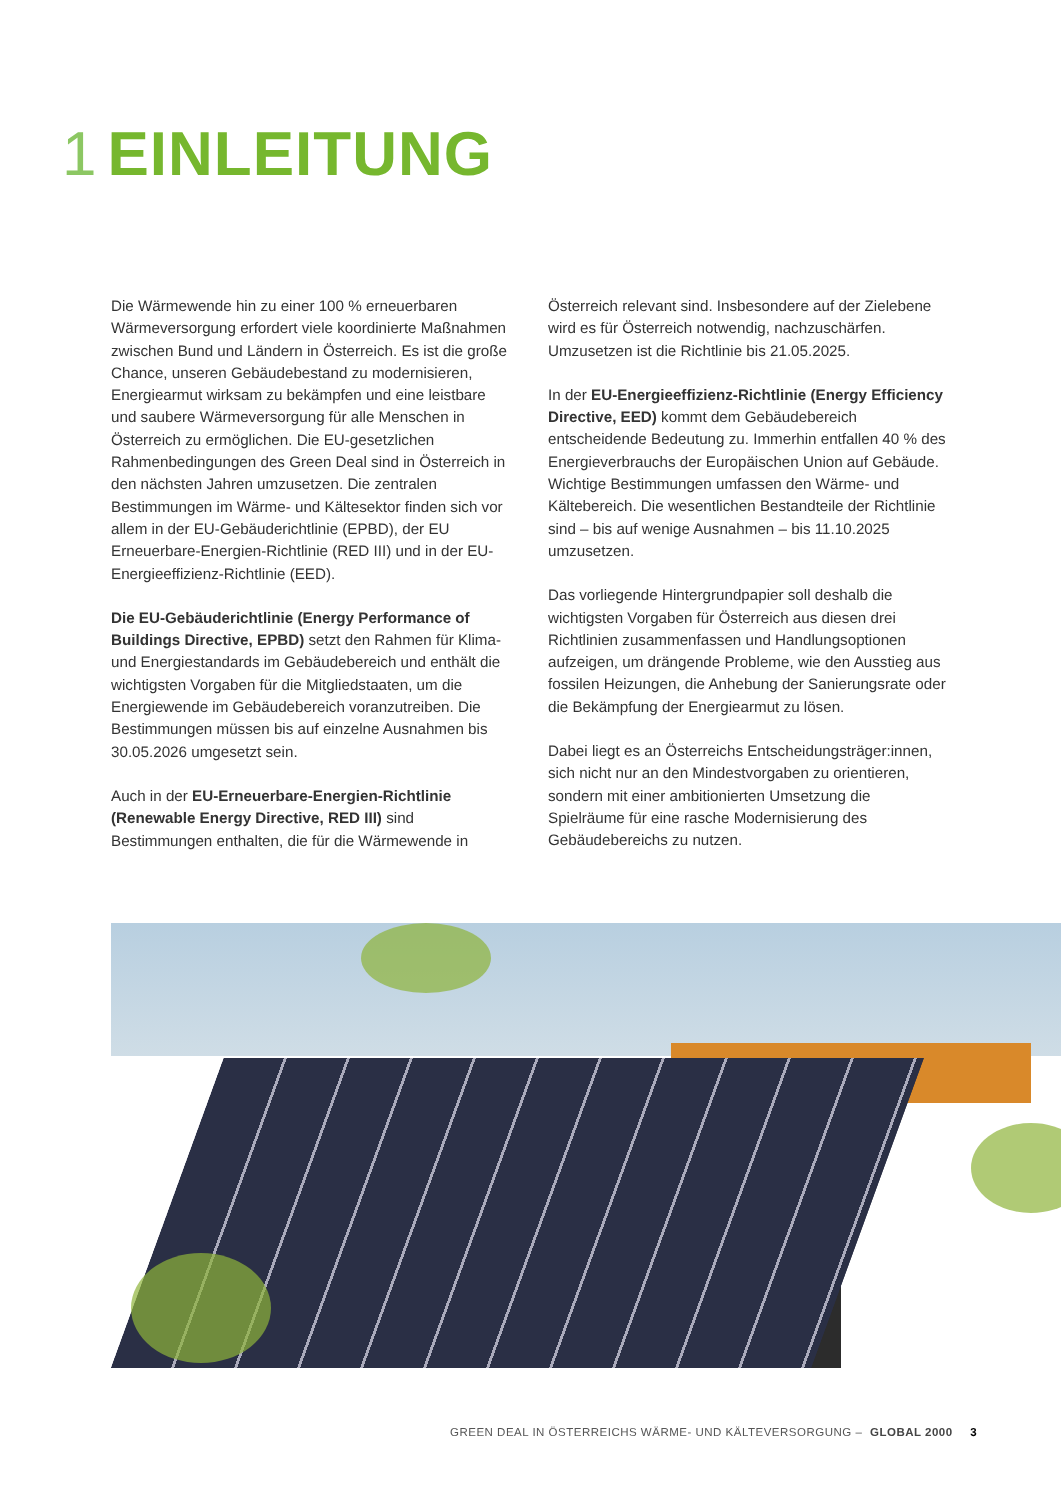1 EINLEITUNG
Die Wärmewende hin zu einer 100 % erneuerbaren Wärmeversorgung erfordert viele koordinierte Maßnahmen zwischen Bund und Ländern in Österreich. Es ist die große Chance, unseren Gebäudebestand zu modernisieren, Energiearmut wirksam zu bekämpfen und eine leistbare und saubere Wärmeversorgung für alle Menschen in Österreich zu ermöglichen. Die EU-gesetzlichen Rahmenbedingungen des Green Deal sind in Österreich in den nächsten Jahren umzusetzen. Die zentralen Bestimmungen im Wärme- und Kältesektor finden sich vor allem in der EU-Gebäuderichtlinie (EPBD), der EU Erneuerbare-Energien-Richtlinie (RED III) und in der EU-Energieeffizienz-Richtlinie (EED).
Die EU-Gebäuderichtlinie (Energy Performance of Buildings Directive, EPBD) setzt den Rahmen für Klima- und Energiestandards im Gebäudebereich und enthält die wichtigsten Vorgaben für die Mitgliedstaaten, um die Energiewende im Gebäudebereich voranzutreiben. Die Bestimmungen müssen bis auf einzelne Ausnahmen bis 30.05.2026 umgesetzt sein.
Auch in der EU-Erneuerbare-Energien-Richtlinie (Renewable Energy Directive, RED III) sind Bestimmungen enthalten, die für die Wärmewende in Österreich relevant sind. Insbesondere auf der Zielebene wird es für Österreich notwendig, nachzuschärfen. Umzusetzen ist die Richtlinie bis 21.05.2025.
In der EU-Energieeffizienz-Richtlinie (Energy Efficiency Directive, EED) kommt dem Gebäudebereich entscheidende Bedeutung zu. Immerhin entfallen 40 % des Energieverbrauchs der Europäischen Union auf Gebäude. Wichtige Bestimmungen umfassen den Wärme- und Kältebereich. Die wesentlichen Bestandteile der Richtlinie sind – bis auf wenige Ausnahmen – bis 11.10.2025 umzusetzen.
Das vorliegende Hintergrundpapier soll deshalb die wichtigsten Vorgaben für Österreich aus diesen drei Richtlinien zusammenfassen und Handlungsoptionen aufzeigen, um drängende Probleme, wie den Ausstieg aus fossilen Heizungen, die Anhebung der Sanierungsrate oder die Bekämpfung der Energiearmut zu lösen.
Dabei liegt es an Österreichs Entscheidungsträger:innen, sich nicht nur an den Mindestvorgaben zu orientieren, sondern mit einer ambitionierten Umsetzung die Spielräume für eine rasche Modernisierung des Gebäudebereichs zu nutzen.
GREEN DEAL IN ÖSTERREICHS WÄRME- UND KÄLTEVERSORGUNG – GLOBAL 2000 3